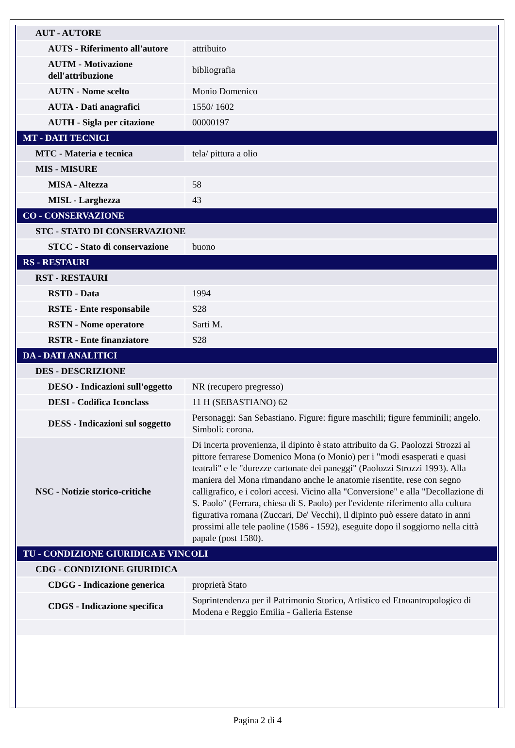| AUT - AUTORE | |
| AUTS - Riferimento all'autore | attribuito |
| AUTM - Motivazione dell'attribuzione | bibliografia |
| AUTN - Nome scelto | Monio Domenico |
| AUTA - Dati anagrafici | 1550/ 1602 |
| AUTH - Sigla per citazione | 00000197 |
| MT - DATI TECNICI | |
| MTC - Materia e tecnica | tela/ pittura a olio |
| MIS - MISURE | |
| MISA - Altezza | 58 |
| MISL - Larghezza | 43 |
| CO - CONSERVAZIONE | |
| STC - STATO DI CONSERVAZIONE | |
| STCC - Stato di conservazione | buono |
| RS - RESTAURI | |
| RST - RESTAURI | |
| RSTD - Data | 1994 |
| RSTE - Ente responsabile | S28 |
| RSTN - Nome operatore | Sarti M. |
| RSTR - Ente finanziatore | S28 |
| DA - DATI ANALITICI | |
| DES - DESCRIZIONE | |
| DESO - Indicazioni sull'oggetto | NR (recupero pregresso) |
| DESI - Codifica Iconclass | 11 H (SEBASTIANO) 62 |
| DESS - Indicazioni sul soggetto | Personaggi: San Sebastiano. Figure: figure maschili; figure femminili; angelo. Simboli: corona. |
| NSC - Notizie storico-critiche | Di incerta provenienza, il dipinto è stato attribuito da G. Paolozzi Strozzi al pittore ferrarese Domenico Mona (o Monio) per i "modi esasperati e quasi teatrali" e le "durezze cartonate dei paneggi" (Paolozzi Strozzi 1993). Alla maniera del Mona rimandano anche le anatomie risentite, rese con segno calligrafico, e i colori accesi. Vicino alla "Conversione" e alla "Decollazione di S. Paolo" (Ferrara, chiesa di S. Paolo) per l'evidente riferimento alla cultura figurativa romana (Zuccari, De' Vecchi), il dipinto può essere datato in anni prossimi alle tele paoline (1586 - 1592), eseguite dopo il soggiorno nella città papale (post 1580). |
| TU - CONDIZIONE GIURIDICA E VINCOLI | |
| CDG - CONDIZIONE GIURIDICA | |
| CDGG - Indicazione generica | proprietà Stato |
| CDGS - Indicazione specifica | Soprintendenza per il Patrimonio Storico, Artistico ed Etnoantropologico di Modena e Reggio Emilia - Galleria Estense |
Pagina 2 di 4